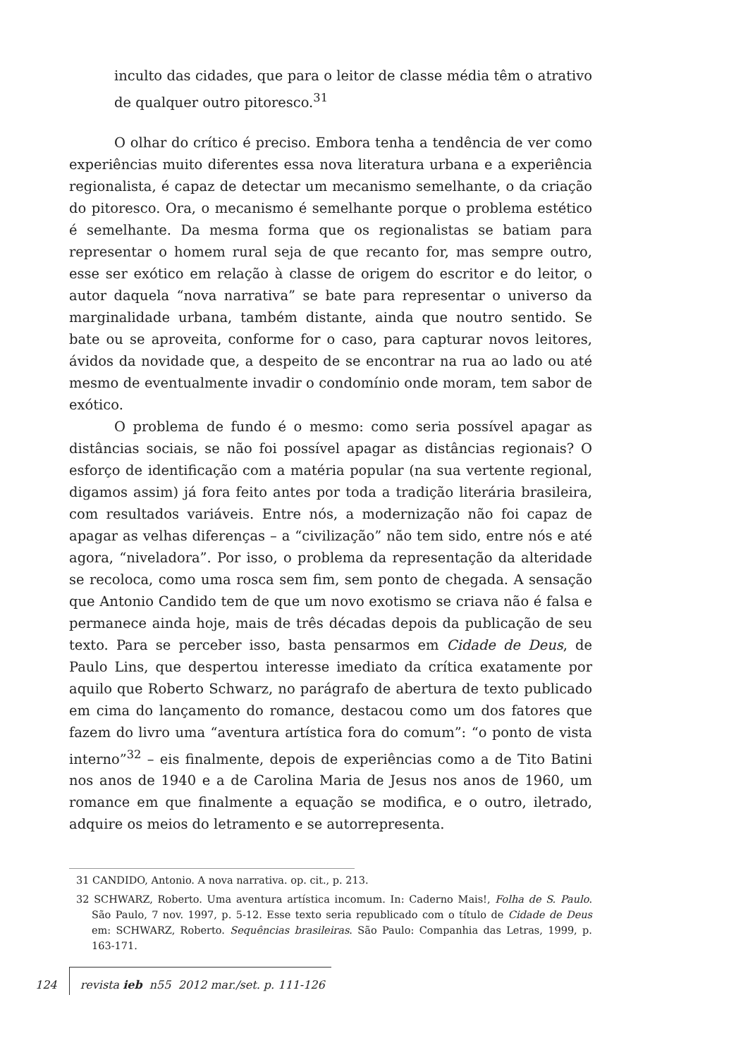inculto das cidades, que para o leitor de classe média têm o atrativo de qualquer outro pitoresco.<sup>31</sup>
O olhar do crítico é preciso. Embora tenha a tendência de ver como experiências muito diferentes essa nova literatura urbana e a experiência regionalista, é capaz de detectar um mecanismo semelhante, o da criação do pitoresco. Ora, o mecanismo é semelhante porque o problema estético é semelhante. Da mesma forma que os regionalistas se batiam para representar o homem rural seja de que recanto for, mas sempre outro, esse ser exótico em relação à classe de origem do escritor e do leitor, o autor daquela “nova narrativa” se bate para representar o universo da marginalidade urbana, também distante, ainda que noutro sentido. Se bate ou se aproveita, conforme for o caso, para capturar novos leitores, ávidos da novidade que, a despeito de se encontrar na rua ao lado ou até mesmo de eventualmente invadir o condomínio onde moram, tem sabor de exótico.
O problema de fundo é o mesmo: como seria possível apagar as distâncias sociais, se não foi possível apagar as distâncias regionais? O esforço de identificação com a matéria popular (na sua vertente regional, digamos assim) já fora feito antes por toda a tradição literária brasileira, com resultados variáveis. Entre nós, a modernização não foi capaz de apagar as velhas diferenças – a “civilização” não tem sido, entre nós e até agora, “niveladora”. Por isso, o problema da representação da alteridade se recoloca, como uma rosca sem fim, sem ponto de chegada. A sensação que Antonio Candido tem de que um novo exotismo se criava não é falsa e permanece ainda hoje, mais de três décadas depois da publicação de seu texto. Para se perceber isso, basta pensarmos em Cidade de Deus, de Paulo Lins, que despertou interesse imediato da crítica exatamente por aquilo que Roberto Schwarz, no parágrafo de abertura de texto publicado em cima do lançamento do romance, destacou como um dos fatores que fazem do livro uma “aventura artística fora do comum”: “o ponto de vista interno”<sup>32</sup> – eis finalmente, depois de experiências como a de Tito Batini nos anos de 1940 e a de Carolina Maria de Jesus nos anos de 1960, um romance em que finalmente a equação se modifica, e o outro, iletrado, adquire os meios do letramento e se autorrepresenta.
31 CANDIDO, Antonio. A nova narrativa. op. cit., p. 213.
32 SCHWARZ, Roberto. Uma aventura artística incomum. In: Caderno Mais!, Folha de S. Paulo. São Paulo, 7 nov. 1997, p. 5-12. Esse texto seria republicado com o título de Cidade de Deus em: SCHWARZ, Roberto. Sequências brasileiras. São Paulo: Companhia das Letras, 1999, p. 163-171.
124 revista ieb n55 2012 mar./set. p. 111-126